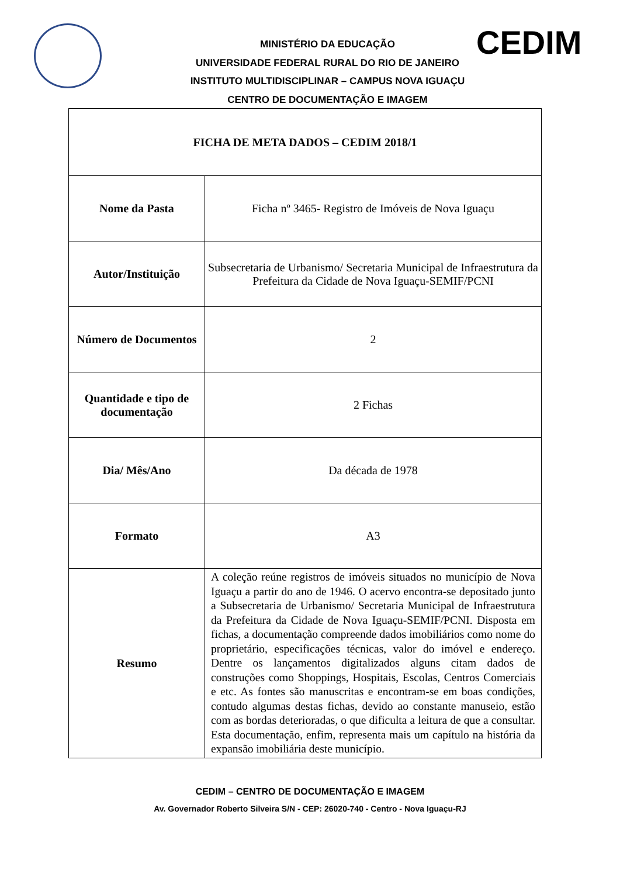CEDIM
MINISTÉRIO DA EDUCAÇÃO
UNIVERSIDADE FEDERAL RURAL DO RIO DE JANEIRO
INSTITUTO MULTIDISCIPLINAR – CAMPUS NOVA IGUAÇU
CENTRO DE DOCUMENTAÇÃO E IMAGEM
| FICHA DE META DADOS – CEDIM 2018/1 | |
| --- | --- |
| Nome da Pasta | Ficha nº 3465- Registro de Imóveis de Nova Iguaçu |
| Autor/Instituição | Subsecretaria de Urbanismo/ Secretaria Municipal de Infraestrutura da Prefeitura da Cidade de Nova Iguaçu-SEMIF/PCNI |
| Número de Documentos | 2 |
| Quantidade e tipo de documentação | 2 Fichas |
| Dia/ Mês/Ano | Da década de 1978 |
| Formato | A3 |
| Resumo | A coleção reúne registros de imóveis situados no município de Nova Iguaçu a partir do ano de 1946. O acervo encontra-se depositado junto a Subsecretaria de Urbanismo/ Secretaria Municipal de Infraestrutura da Prefeitura da Cidade de Nova Iguaçu-SEMIF/PCNI. Disposta em fichas, a documentação compreende dados imobiliários como nome do proprietário, especificações técnicas, valor do imóvel e endereço. Dentre os lançamentos digitalizados alguns citam dados de construções como Shoppings, Hospitais, Escolas, Centros Comerciais e etc. As fontes são manuscritas e encontram-se em boas condições, contudo algumas destas fichas, devido ao constante manuseio, estão com as bordas deterioradas, o que dificulta a leitura de que a consultar. Esta documentação, enfim, representa mais um capítulo na história da expansão imobiliária deste município. |
CEDIM – CENTRO DE DOCUMENTAÇÃO E IMAGEM
Av. Governador Roberto Silveira S/N - CEP: 26020-740 - Centro - Nova Iguaçu-RJ